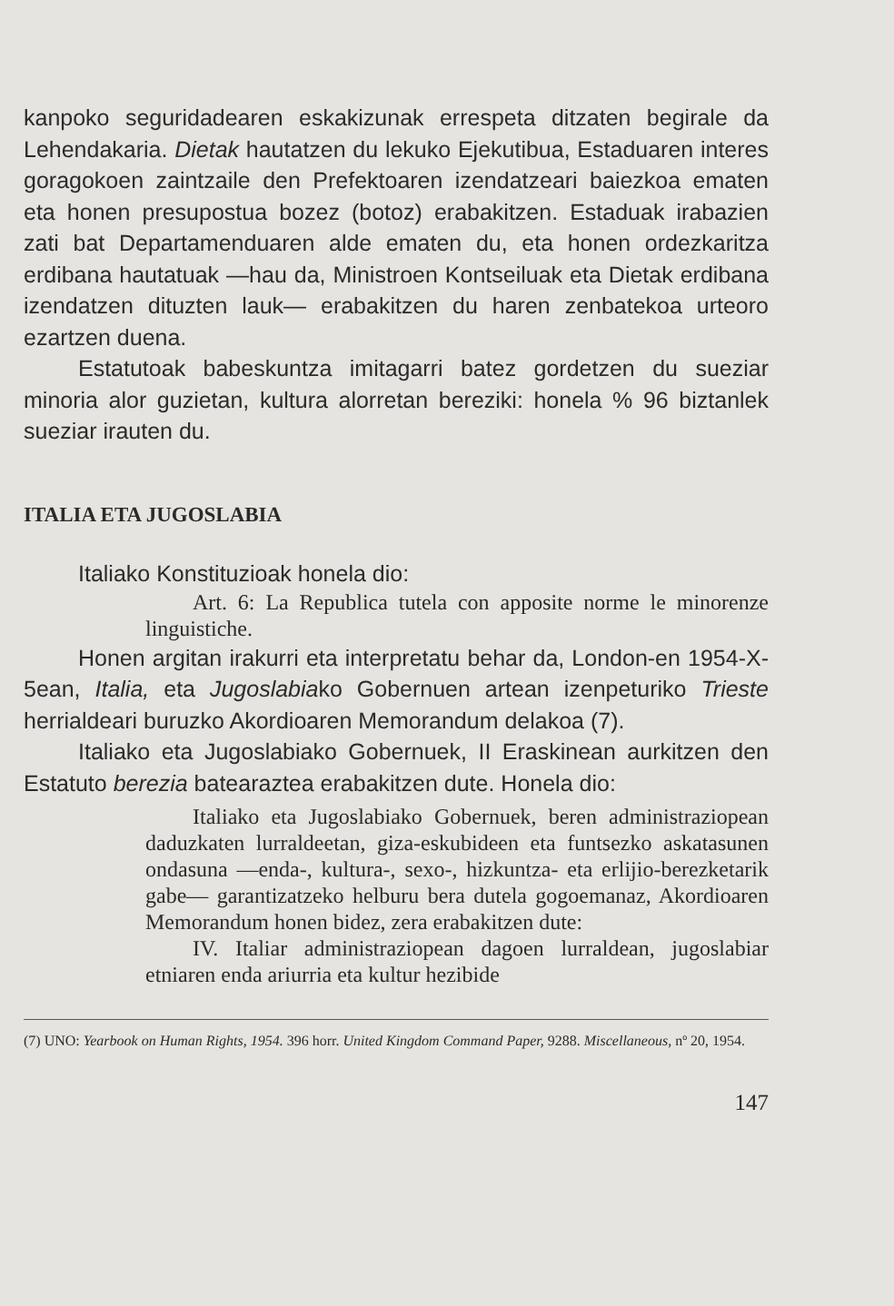kanpoko seguridadearen eskakizunak errespeta ditzaten begirale da Lehendakaria. Dietak hautatzen du lekuko Ejekutibua, Estaduaren interes goragokoen zaintzaile den Prefektoaren izendatzeari baiezkoa ematen eta honen presupostua bozez (botoz) erabakitzen. Estaduak irabazien zati bat Departamenduaren alde ematen du, eta honen ordezkaritza erdibana hautatuak —hau da, Ministroen Kontseiluak eta Dietak erdibana izendatzen dituzten lauk— erabakitzen du haren zenbatekoa urteoro ezartzen duena.
Estatutoak babeskuntza imitagarri batez gordetzen du sueziar minoria alor guzietan, kultura alorretan bereziki: honela % 96 biztanlek sueziar irauten du.
ITALIA ETA JUGOSLABIA
Italiako Konstituzioak honela dio:
Art. 6: La Republica tutela con apposite norme le minorenze linguistiche.
Honen argitan irakurri eta interpretatu behar da, London-en 1954-X-5ean, Italia, eta Jugoslabiako Gobernuen artean izenpeturiko Trieste herrialdeari buruzko Akordioaren Memorandum delakoa (7).
Italiako eta Jugoslabiako Gobernuek, II Eraskinean aurkitzen den Estatuto berezia batearaztea erabakitzen dute. Honela dio:
Italiako eta Jugoslabiako Gobernuek, beren administraziopean daduzkaten lurraldeetan, giza-eskubideen eta funtsezko askatasunen ondasuna —enda-, kultura-, sexo-, hizkuntza- eta erlijio-berezketarik gabe— garantizatzeko helburu bera dutela gogoemanaz, Akordioaren Memorandum honen bidez, zera erabakitzen dute:
IV. Italiar administraziopean dagoen lurraldean, jugoslabiar etniaren enda ariurria eta kultur hezibide
(7) UNO: Yearbook on Human Rights, 1954. 396 horr. United Kingdom Command Paper, 9288. Miscellaneous, nº 20, 1954.
147